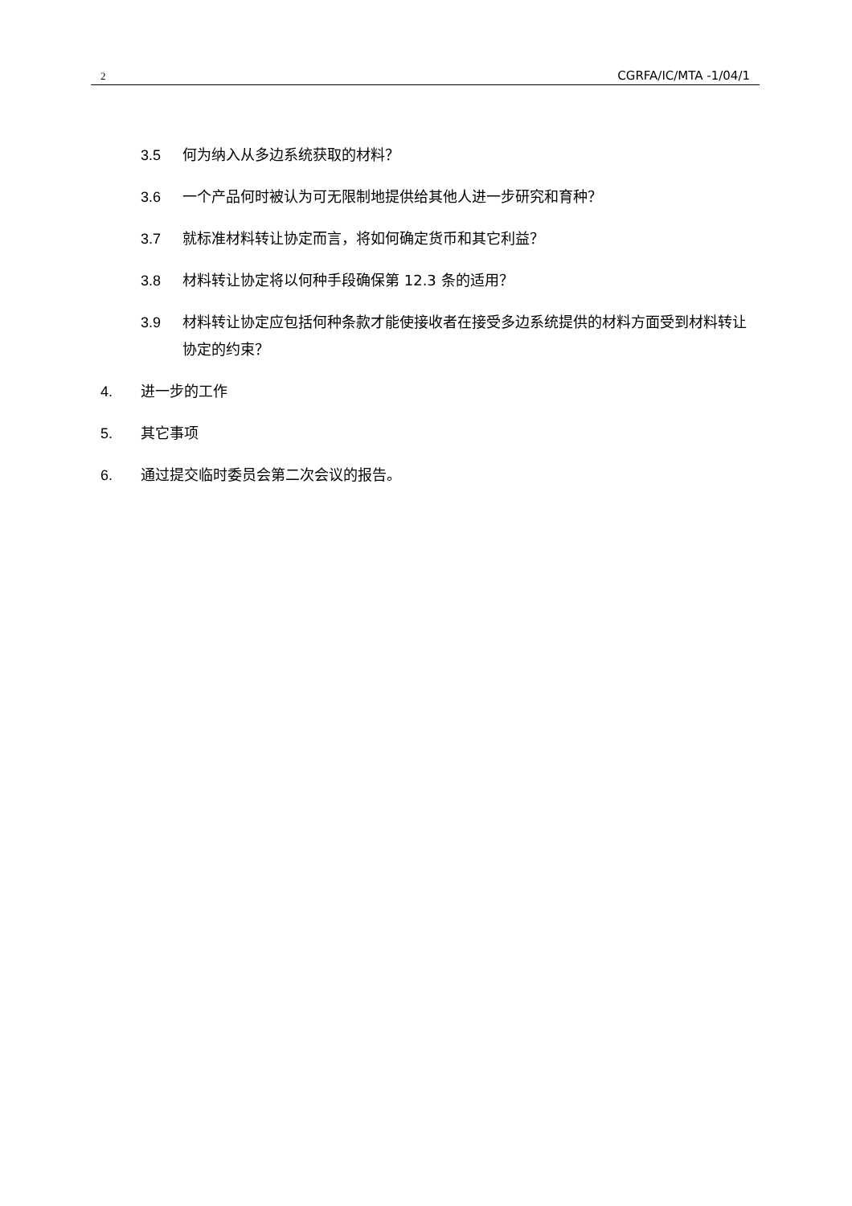2 CGRFA/IC/MTA -1/04/1
3.5 何为纳入从多边系统获取的材料？
3.6 一个产品何时被认为可无限制地提供给其他人进一步研究和育种？
3.7 就标准材料转让协定而言，将如何确定货币和其它利益？
3.8 材料转让协定将以何种手段确保第 12.3 条的适用？
3.9 材料转让协定应包括何种条款才能使接收者在接受多边系统提供的材料方面受到材料转让协定的约束？
4. 进一步的工作
5. 其它事项
6. 通过提交临时委员会第二次会议的报告。